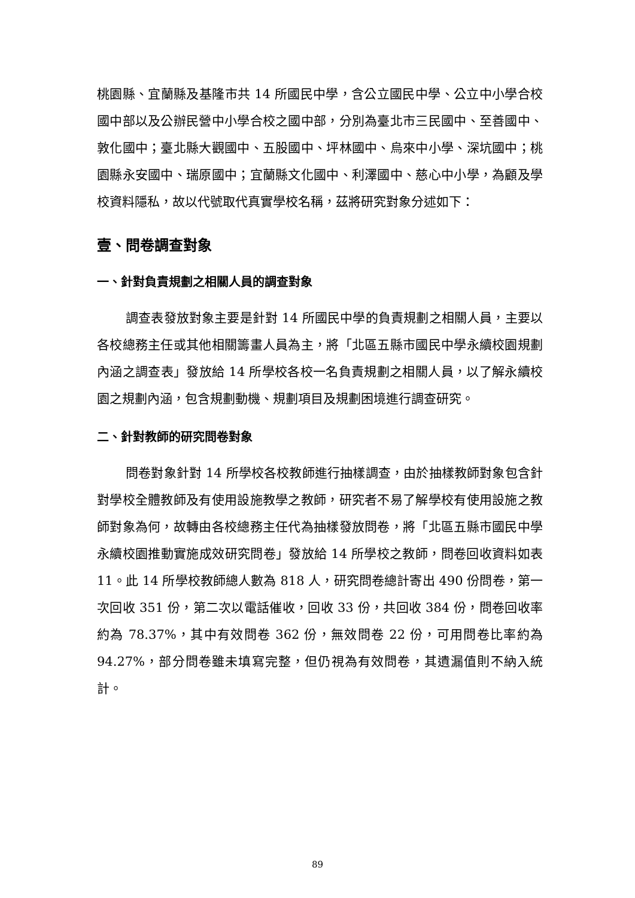桃園縣、宜蘭縣及基隆市共 14 所國民中學，含公立國民中學、公立中小學合校國中部以及公辦民營中小學合校之國中部，分別為臺北市三民國中、至善國中、敦化國中；臺北縣大觀國中、五股國中、坪林國中、烏來中小學、深坑國中；桃園縣永安國中、瑞原國中；宜蘭縣文化國中、利澤國中、慈心中小學，為顧及學校資料隱私，故以代號取代真實學校名稱，茲將研究對象分述如下：
壹、問卷調查對象
一、針對負責規劃之相關人員的調查對象
調查表發放對象主要是針對 14 所國民中學的負責規劃之相關人員，主要以各校總務主任或其他相關籌畫人員為主，將「北區五縣市國民中學永續校園規劃內涵之調查表」發放給 14 所學校各校一名負責規劃之相關人員，以了解永續校園之規劃內涵，包含規劃動機、規劃項目及規劃困境進行調查研究。
二、針對教師的研究問卷對象
問卷對象針對 14 所學校各校教師進行抽樣調查，由於抽樣教師對象包含針對學校全體教師及有使用設施教學之教師，研究者不易了解學校有使用設施之教師對象為何，故轉由各校總務主任代為抽樣發放問卷，將「北區五縣市國民中學永續校園推動實施成效研究問卷」發放給 14 所學校之教師，問卷回收資料如表 11。此 14 所學校教師總人數為 818 人，研究問卷總計寄出 490 份問卷，第一次回收 351 份，第二次以電話催收，回收 33 份，共回收 384 份，問卷回收率約為 78.37%，其中有效問卷 362 份，無效問卷 22 份，可用問卷比率約為 94.27%，部分問卷雖未填寫完整，但仍視為有效問卷，其遺漏值則不納入統計。
89